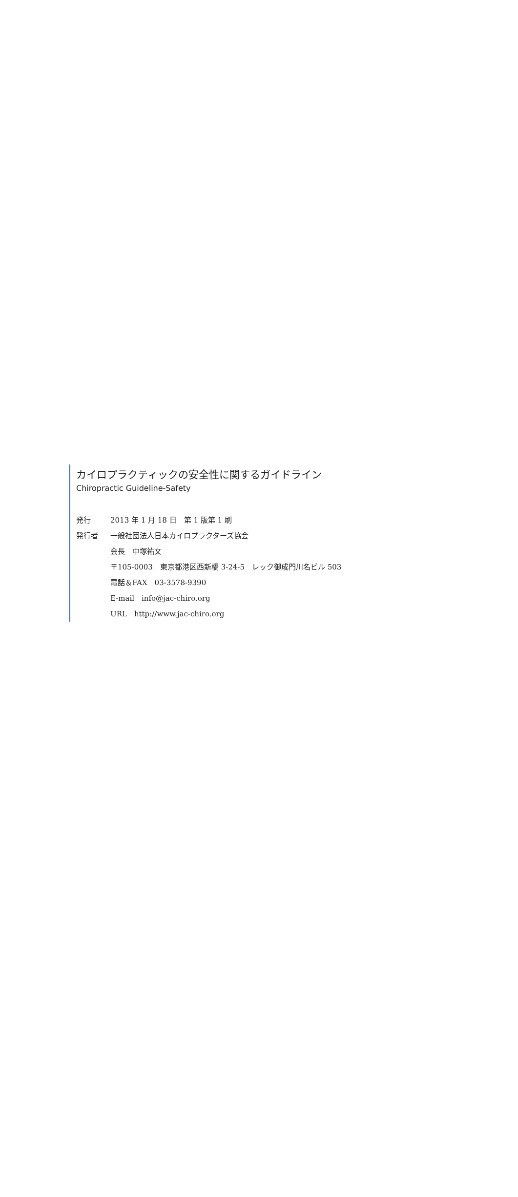カイロプラクティックの安全性に関するガイドライン
Chiropractic Guideline-Safety
発行 2013 年 1 月 18 日　第 1 版第 1 刷
発行者 一般社団法人日本カイロプラクターズ協会
会長　中塚祐文
〒105-0003　東京都港区西新橋 3-24-5　レック御成門川名ビル 503
電話＆FAX　03-3578-9390
E-mail　info@jac-chiro.org
URL　http://www.jac-chiro.org